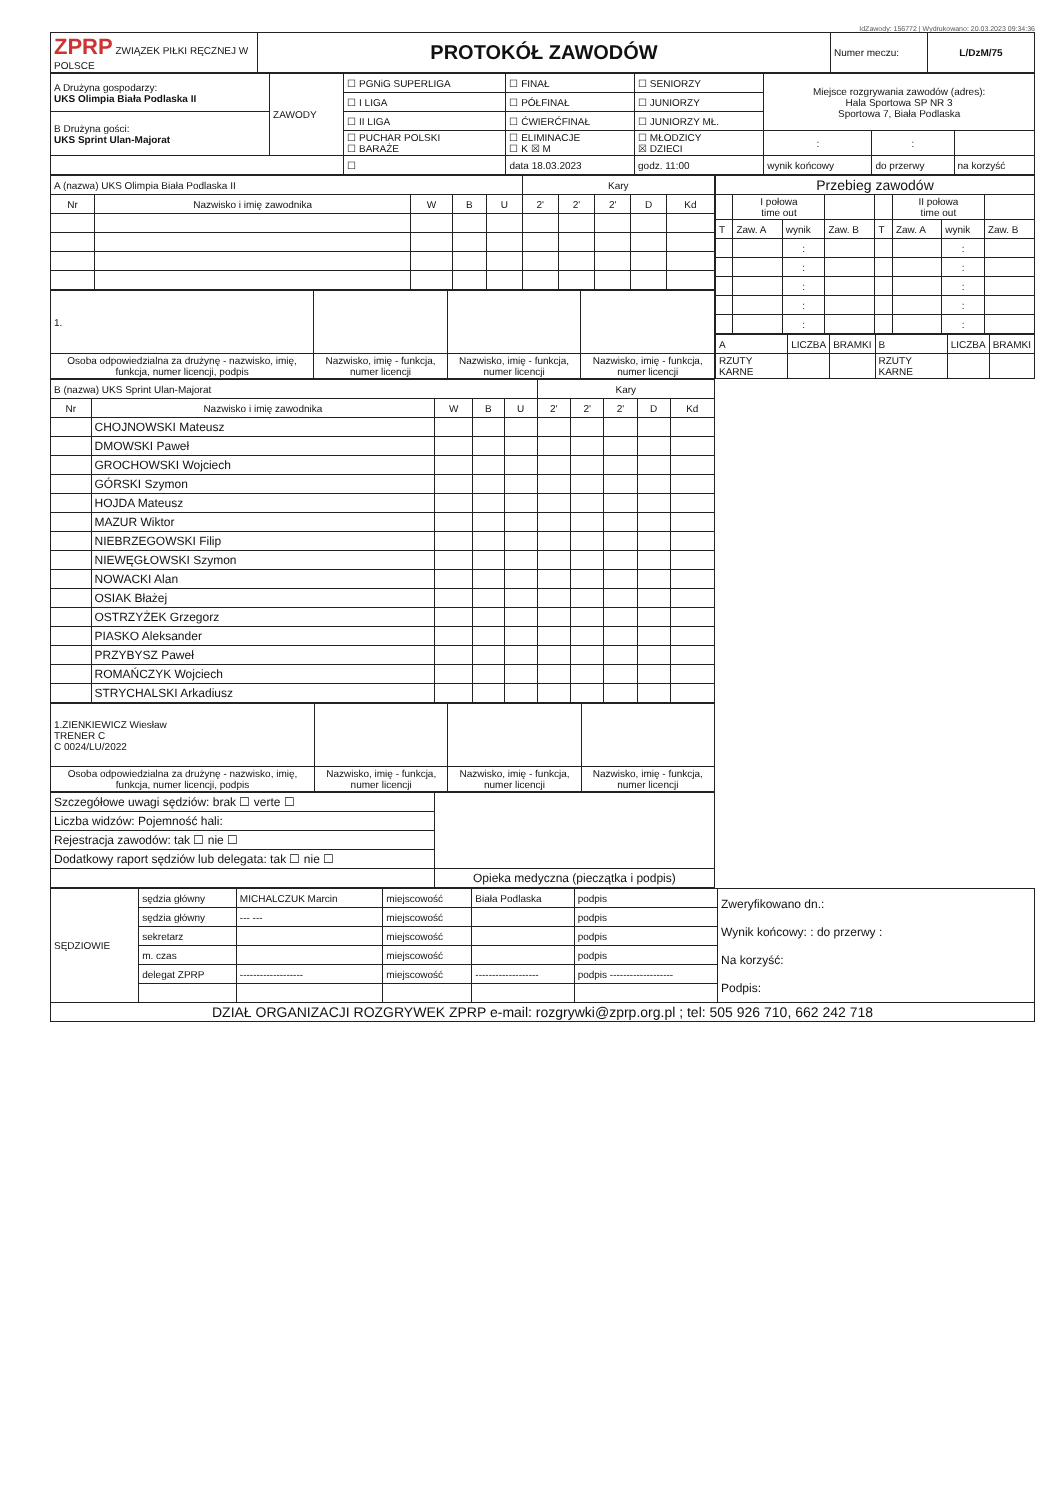IdZawody: 156772 | Wydrukowano: 20.03.2023 09:34:36
| ZPRP ZWIĄZEK PIŁKI RĘCZNEJ W POLSCE | PROTOKÓŁ ZAWODÓW | Numer meczu: | L/DzM/75 |
| A Drużyna gospodarzy: UKS Olimpia Biała Podlaska II | ZAWODY | ☐ PGNiG SUPERLIGA | ☐ FINAŁ | ☐ SENIORZY | Miejsce rozgrywania zawodów (adres): Hala Sportowa SP NR 3 Sportowa 7, Biała Podlaska | | |
| | | ☐ I LIGA | ☐ PÓŁFINAŁ | ☐ JUNIORZY | | | |
| B Drużyna gości: UKS Sprint Ulan-Majorat | | ☐ II LIGA | ☐ ĆWIERĆFINAŁ | ☐ JUNIORZY MŁ. | | | |
| | | ☐ PUCHAR POLSKI ☐ BARAŻE | ☐ ELIMINACJE ☐ K ☒ M | ☐ MŁODZICY ☒ DZIECI | : | : | |
| | | ☐ | data 18.03.2023 | godz. 11:00 | wynik końcowy | do przerwy | na korzyść |
| A (nazwa) UKS Olimpia Biała Podlaska II | | | | | Kary | | | | |
| Nr | Nazwisko i imię zawodnika | W | B | U | 2' | 2' | 2' | D | Kd |
| 1. | | | |
| Osoba odpowiedzialna za drużynę - nazwisko, imię, funkcja, numer licencji, podpis | Nazwisko, imię - funkcja, numer licencji | Nazwisko, imię - funkcja, numer licencji | Nazwisko, imię - funkcja, numer licencji |
| B (nazwa) UKS Sprint Ulan-Majorat | | | | | Kary | | | | |
| Nr | Nazwisko i imię zawodnika | W | B | U | 2' | 2' | 2' | D | Kd |
| | CHOJNOWSKI Mateusz | | | | | | | | |
| | DMOWSKI Paweł | | | | | | | | |
| | GROCHOWSKI Wojciech | | | | | | | | |
| | GÓRSKI Szymon | | | | | | | | |
| | HOJDA Mateusz | | | | | | | | |
| | MAZUR Wiktor | | | | | | | | |
| | NIEBRZEGOWSKI Filip | | | | | | | | |
| | NIEWĘGŁOWSKI Szymon | | | | | | | | |
| | NOWACKI Alan | | | | | | | | |
| | OSIAK Błażej | | | | | | | | |
| | OSTRZYŻEK Grzegorz | | | | | | | | |
| | PIASKO Aleksander | | | | | | | | |
| | PRZYBYSZ Paweł | | | | | | | | |
| | ROMAŃCZYK Wojciech | | | | | | | | |
| | STRYCHALSKI Arkadiusz | | | | | | | | |
| 1.ZIENKIEWICZ Wiesław TRENER C C 0024/LU/2022 | | | |
| Osoba odpowiedzialna za drużynę - nazwisko, imię, funkcja, numer licencji, podpis | Nazwisko, imię - funkcja, numer licencji | Nazwisko, imię - funkcja, numer licencji | Nazwisko, imię - funkcja, numer licencji |
| Szczegółowe uwagi sędziów: brak ☐ verte ☐ | |
| Liczba widzów: Pojemność hali: | |
| Rejestracja zawodów: tak ☐ nie ☐ | |
| Dodatkowy raport sędziów lub delegata: tak ☐ nie ☐ | |
| | Opieka medyczna (pieczątka i podpis) |
| Przebieg zawodów | | | | | | | |
| | I połowa time out | | | | II połowa time out | | |
| T | Zaw. A | wynik | Zaw. B | T | Zaw. A | wynik | Zaw. B |
| | | : | | | | : | |
| | | : | | | | : | |
| | | : | | | | : | |
| | | : | | | | : | |
| | | : | | | | : | |
| A | LICZBA | BRAMKI | B | LICZBA | BRAMKI |
| RZUTY KARNE | | | RZUTY KARNE | | |
| SĘDZIOWIE | sędzia główny | MICHALCZUK Marcin | miejscowość | Biała Podlaska | podpis | Zweryfikowano dn.: Wynik końcowy: : do przerwy : Na korzyść: Podpis: |
| | sędzia główny | --- --- | miejscowość | | podpis | |
| | sekretarz | | miejscowość | | podpis | |
| | m. czas | | miejscowość | | podpis | |
| | delegat ZPRP | ------------------- | miejscowość | ------------------- | podpis ------------------- | |
| DZIAŁ ORGANIZACJI ROZGRYWEK ZPRP e-mail: rozgrywki@zprp.org.pl ; tel: 505 926 710, 662 242 718 | | | | | | |